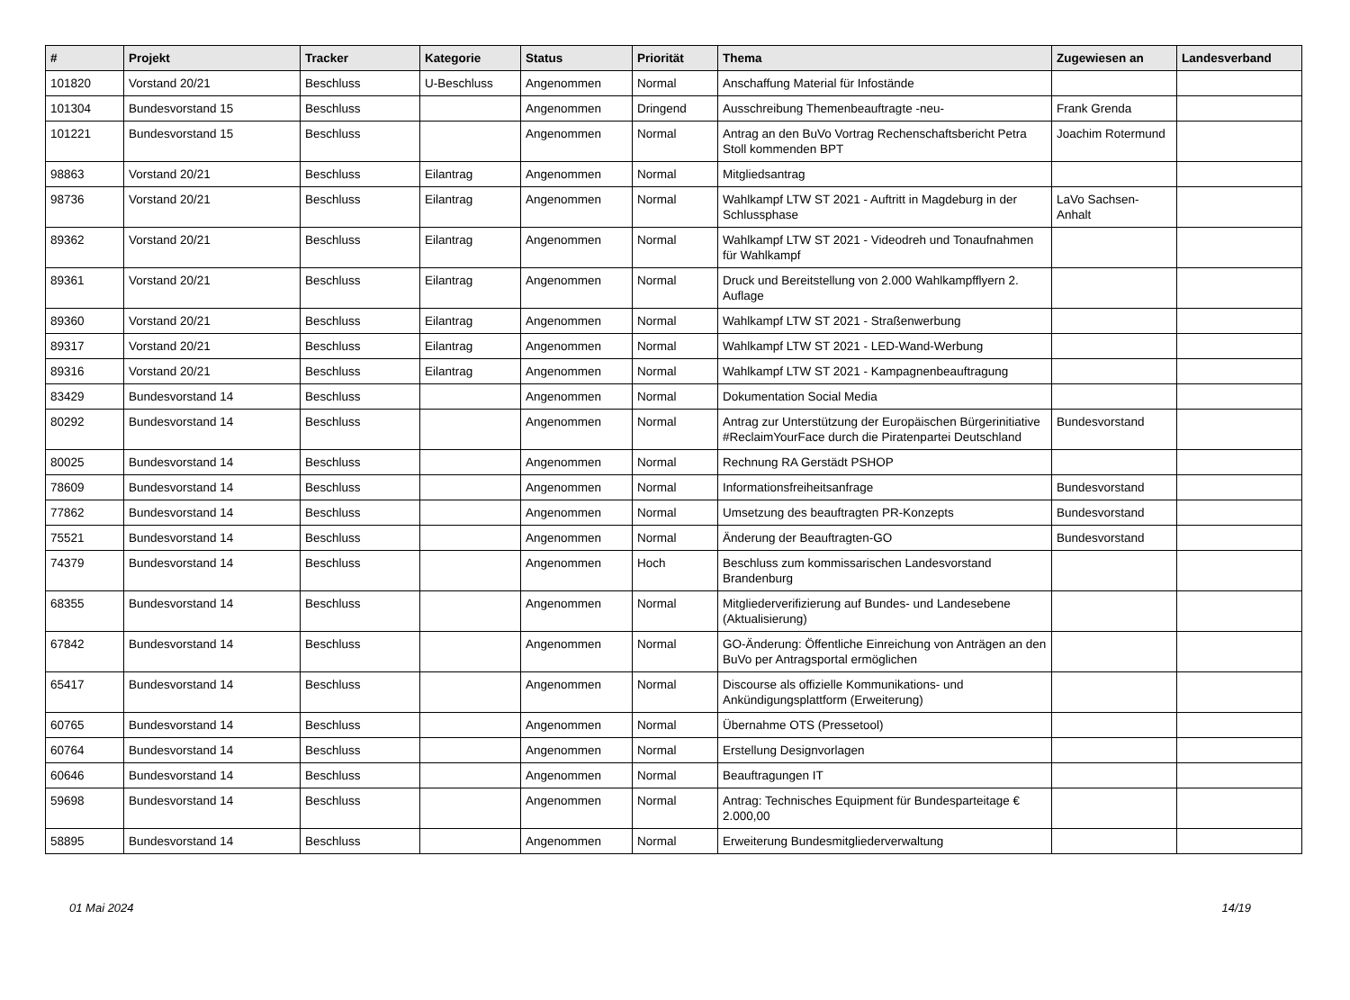| # | Projekt | Tracker | Kategorie | Status | Priorität | Thema | Zugewiesen an | Landesverband |
| --- | --- | --- | --- | --- | --- | --- | --- | --- |
| 101820 | Vorstand 20/21 | Beschluss | U-Beschluss | Angenommen | Normal | Anschaffung Material für Infostände | | |
| 101304 | Bundesvorstand 15 | Beschluss | | Angenommen | Dringend | Ausschreibung Themenbeauftragte -neu- | Frank Grenda | |
| 101221 | Bundesvorstand 15 | Beschluss | | Angenommen | Normal | Antrag an den BuVo Vortrag Rechenschaftsbericht Petra Stoll kommenden BPT | Joachim Rotermund | |
| 98863 | Vorstand 20/21 | Beschluss | Eilantrag | Angenommen | Normal | Mitgliedsantrag | | |
| 98736 | Vorstand 20/21 | Beschluss | Eilantrag | Angenommen | Normal | Wahlkampf LTW ST 2021 - Auftritt in Magdeburg in der Schlussphase | LaVo Sachsen-Anhalt | |
| 89362 | Vorstand 20/21 | Beschluss | Eilantrag | Angenommen | Normal | Wahlkampf LTW ST 2021 - Videodreh und Tonaufnahmen für Wahlkampf | | |
| 89361 | Vorstand 20/21 | Beschluss | Eilantrag | Angenommen | Normal | Druck und Bereitstellung von 2.000 Wahlkampfflyern 2. Auflage | | |
| 89360 | Vorstand 20/21 | Beschluss | Eilantrag | Angenommen | Normal | Wahlkampf LTW ST 2021 - Straßenwerbung | | |
| 89317 | Vorstand 20/21 | Beschluss | Eilantrag | Angenommen | Normal | Wahlkampf LTW ST 2021 - LED-Wand-Werbung | | |
| 89316 | Vorstand 20/21 | Beschluss | Eilantrag | Angenommen | Normal | Wahlkampf LTW ST 2021 - Kampagnenbeauftragung | | |
| 83429 | Bundesvorstand 14 | Beschluss | | Angenommen | Normal | Dokumentation Social Media | | |
| 80292 | Bundesvorstand 14 | Beschluss | | Angenommen | Normal | Antrag zur Unterstützung der Europäischen Bürgerinitiative #ReclaimYourFace durch die Piratenpartei Deutschland | Bundesvorstand | |
| 80025 | Bundesvorstand 14 | Beschluss | | Angenommen | Normal | Rechnung RA Gerstädt PSHOP | | |
| 78609 | Bundesvorstand 14 | Beschluss | | Angenommen | Normal | Informationsfreiheitsanfrage | Bundesvorstand | |
| 77862 | Bundesvorstand 14 | Beschluss | | Angenommen | Normal | Umsetzung des beauftragten PR-Konzepts | Bundesvorstand | |
| 75521 | Bundesvorstand 14 | Beschluss | | Angenommen | Normal | Änderung der Beauftragten-GO | Bundesvorstand | |
| 74379 | Bundesvorstand 14 | Beschluss | | Angenommen | Hoch | Beschluss zum kommissarischen Landesvorstand Brandenburg | | |
| 68355 | Bundesvorstand 14 | Beschluss | | Angenommen | Normal | Mitgliederverifizierung auf Bundes- und Landesebene (Aktualisierung) | | |
| 67842 | Bundesvorstand 14 | Beschluss | | Angenommen | Normal | GO-Änderung: Öffentliche Einreichung von Anträgen an den BuVo per Antragsportal ermöglichen | | |
| 65417 | Bundesvorstand 14 | Beschluss | | Angenommen | Normal | Discourse als offizielle Kommunikations- und Ankündigungsplattform (Erweiterung) | | |
| 60765 | Bundesvorstand 14 | Beschluss | | Angenommen | Normal | Übernahme OTS (Pressetool) | | |
| 60764 | Bundesvorstand 14 | Beschluss | | Angenommen | Normal | Erstellung Designvorlagen | | |
| 60646 | Bundesvorstand 14 | Beschluss | | Angenommen | Normal | Beauftragungen IT | | |
| 59698 | Bundesvorstand 14 | Beschluss | | Angenommen | Normal | Antrag: Technisches Equipment für Bundesparteitage € 2.000,00 | | |
| 58895 | Bundesvorstand 14 | Beschluss | | Angenommen | Normal | Erweiterung Bundesmitgliederverwaltung | | |
01 Mai 2024 14/19